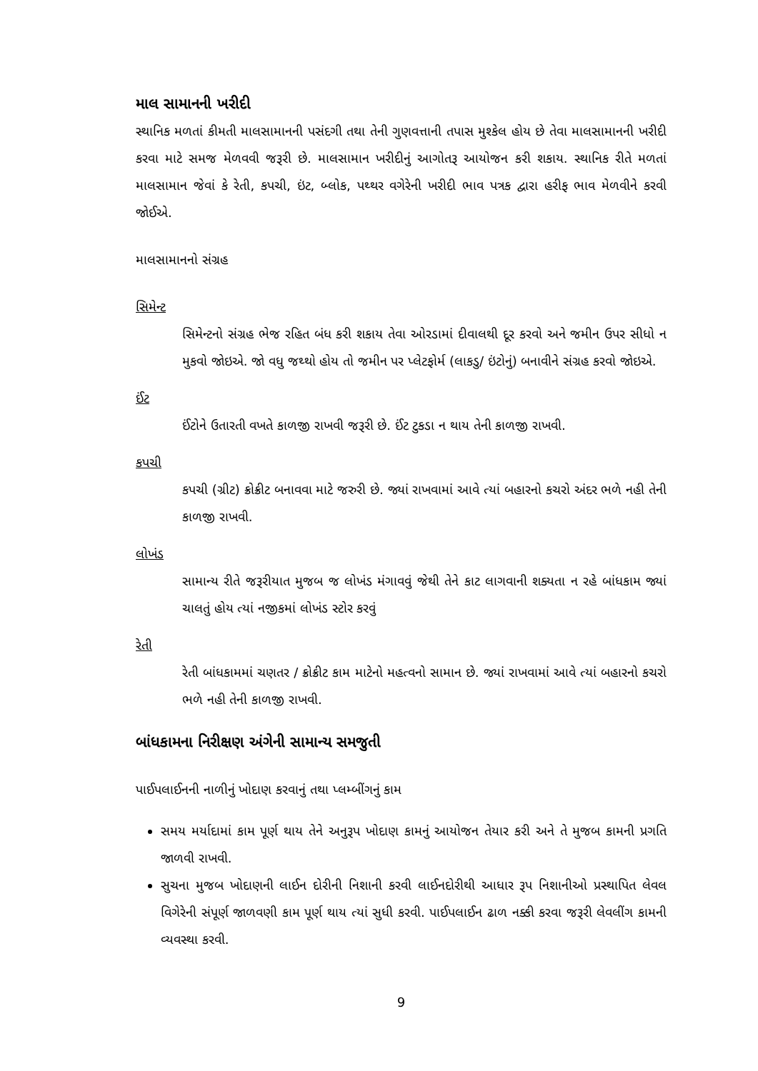માલ સામાનની ખરીદી
સ્થાનિક મળતાં કીમતી માલસામાનની પસંદગી તથા તેની ગુણવત્તાની તપાસ મુશ્કેલ હોય છે તેવા માલસામાનની ખરીદી કરવા માટે સમજ મેળવવી જરૂરી છે. માલસામાન ખરીદીનું આગોતરૂ આયોજન કરી શકાય. સ્થાનિક રીતે મળતાં માલસામાન જેવાં કે રેતી, કપચી, ઇંટ, બ્લોક, પથ્થર વગેરેની ખરીદી ભાવ પત્રક દ્વારા હરીફ ભાવ મેળવીને કરવી જોઈએ.
માલસામાનનો સંગ્રહ
સિમેન્ટ
સિમેન્ટનો સંગ્રહ ભેજ રહિત બંધ કરી શકાય તેવા ઓરડામાં દીવાલથી દૂર કરવો અને જમીન ઉપર સીધો ન મુકવો જોઇએ. જો વધુ જથ્થો હોય તો જમીન પર પ્લેટફોર્મ (લાકડુ/ ઇંટોનું) બનાવીને સંગ્રહ કરવો જોઇએ.
ઈંટ
ઈંટોને ઉતારતી વખતે કાળજી રાખવી જરૂરી છે. ઈંટ ટુકડા ન થાય તેની કાળજી રાખવી.
કપચી
કપચી (ગ્રીટ) ક્રોક્રીટ બનાવવા માટે જરુરી છે. જ્યાં રાખવામાં આવે ત્યાં બહારનો કચરો અંદર ભળે નહી તેની કાળજી રાખવી.
લોખંડ
સામાન્ય રીતે જરૂરીયાત મુજબ જ લોખંડ મંગાવવું જેથી તેને કાટ લાગવાની શક્યતા ન રહે બાંધકામ જ્યાં ચાલતું હોય ત્યાં નજીકમાં લોખંડ સ્ટોર કરવું
રેતી
રેતી બાંધકામમાં ચણતર / ક્રોક્રીટ કામ માટેનો મહત્વનો સામાન છે. જ્યાં રાખવામાં આવે ત્યાં બહારનો કચરો ભળે નહી તેની કાળજી રાખવી.
બાંધકામના નિરીક્ષણ અંગેની સામાન્ય સમજુતી
પાઈપલાઈનની નાળીનું ખોદાણ કરવાનું તથા પ્લમ્બીંગનું કામ
સમય મર્યાદામાં કામ પૂર્ણ થાય તેને અનુરૂપ ખોદાણ કામનું આયોજન તેયાર કરી અને તે મુજબ કામની પ્રગતિ જાળવી રાખવી.
સુચના મુજબ ખોદાણની લાઈન દોરીની નિશાની કરવી લાઈનદોરીથી આધાર રૂપ નિશાનીઓ પ્રસ્થાપિત લેવલ વિગેરેની સંપૂર્ણ જાળવણી કામ પૂર્ણ થાય ત્યાં સુધી કરવી. પાઈપલાઈન ઢાળ નક્કી કરવા જરૂરી લેવલીંગ કામની વ્યવસ્થા કરવી.
9